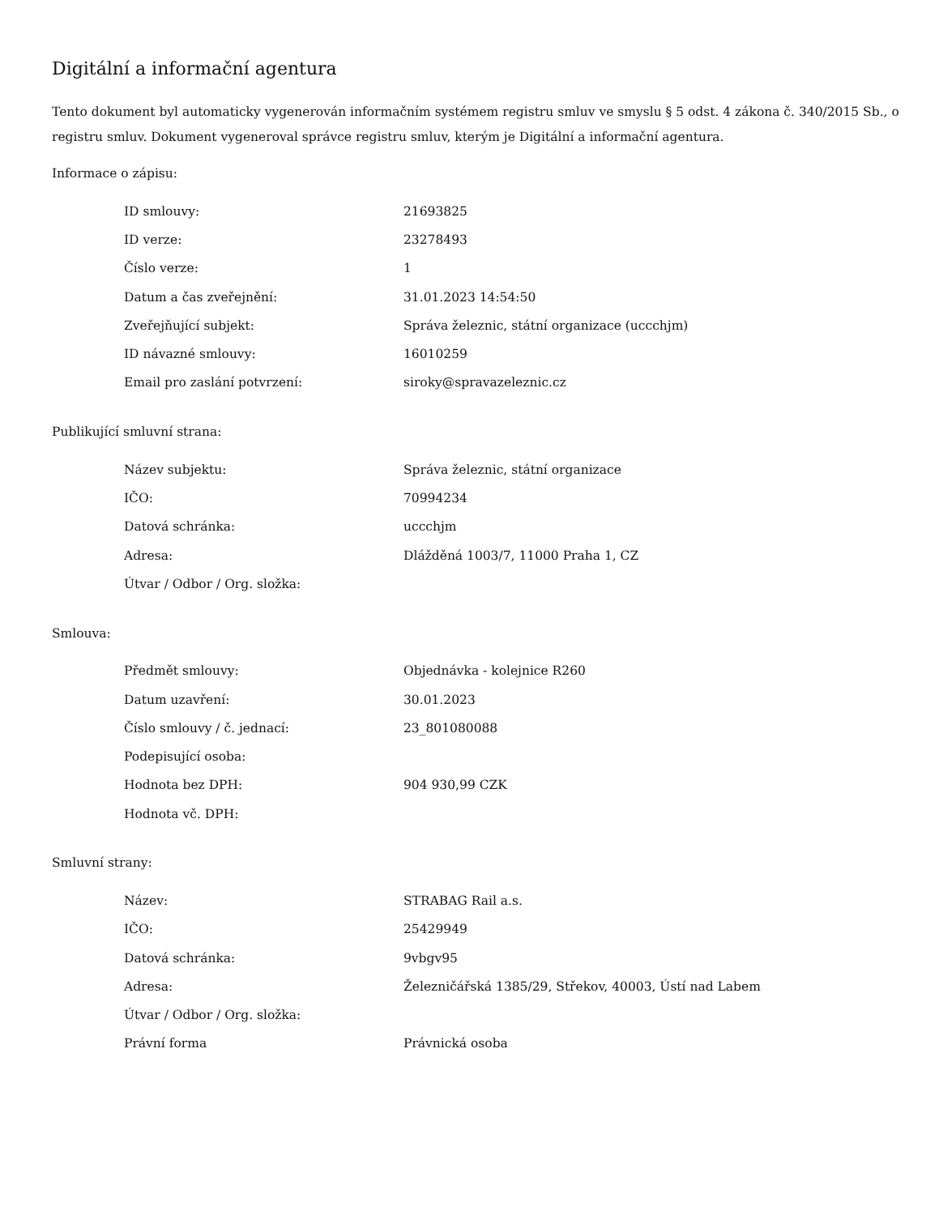Digitální a informační agentura
Tento dokument byl automaticky vygenerován informačním systémem registru smluv ve smyslu § 5 odst. 4 zákona č. 340/2015 Sb., o registru smluv. Dokument vygeneroval správce registru smluv, kterým je Digitální a informační agentura.
Informace o zápisu:
| ID smlouvy: | 21693825 |
| ID verze: | 23278493 |
| Číslo verze: | 1 |
| Datum a čas zveřejnění: | 31.01.2023 14:54:50 |
| Zveřejňující subjekt: | Správa železnic, státní organizace (uccchjm) |
| ID návazné smlouvy: | 16010259 |
| Email pro zaslání potvrzení: | siroky@spravazeleznic.cz |
Publikující smluvní strana:
| Název subjektu: | Správa železnic, státní organizace |
| IČO: | 70994234 |
| Datová schránka: | uccchjm |
| Adresa: | Dlážděná 1003/7, 11000 Praha 1, CZ |
| Útvar / Odbor / Org. složka: | |
Smlouva:
| Předmět smlouvy: | Objednávka - kolejnice R260 |
| Datum uzavření: | 30.01.2023 |
| Číslo smlouvy / č. jednací: | 23_801080088 |
| Podepisující osoba: | |
| Hodnota bez DPH: | 904 930,99 CZK |
| Hodnota vč. DPH: | |
Smluvní strany:
| Název: | STRABAG Rail a.s. |
| IČO: | 25429949 |
| Datová schránka: | 9vbgv95 |
| Adresa: | Železničářská 1385/29, Střekov, 40003, Ústí nad Labem |
| Útvar / Odbor / Org. složka: | |
| Právní forma | Právnická osoba |